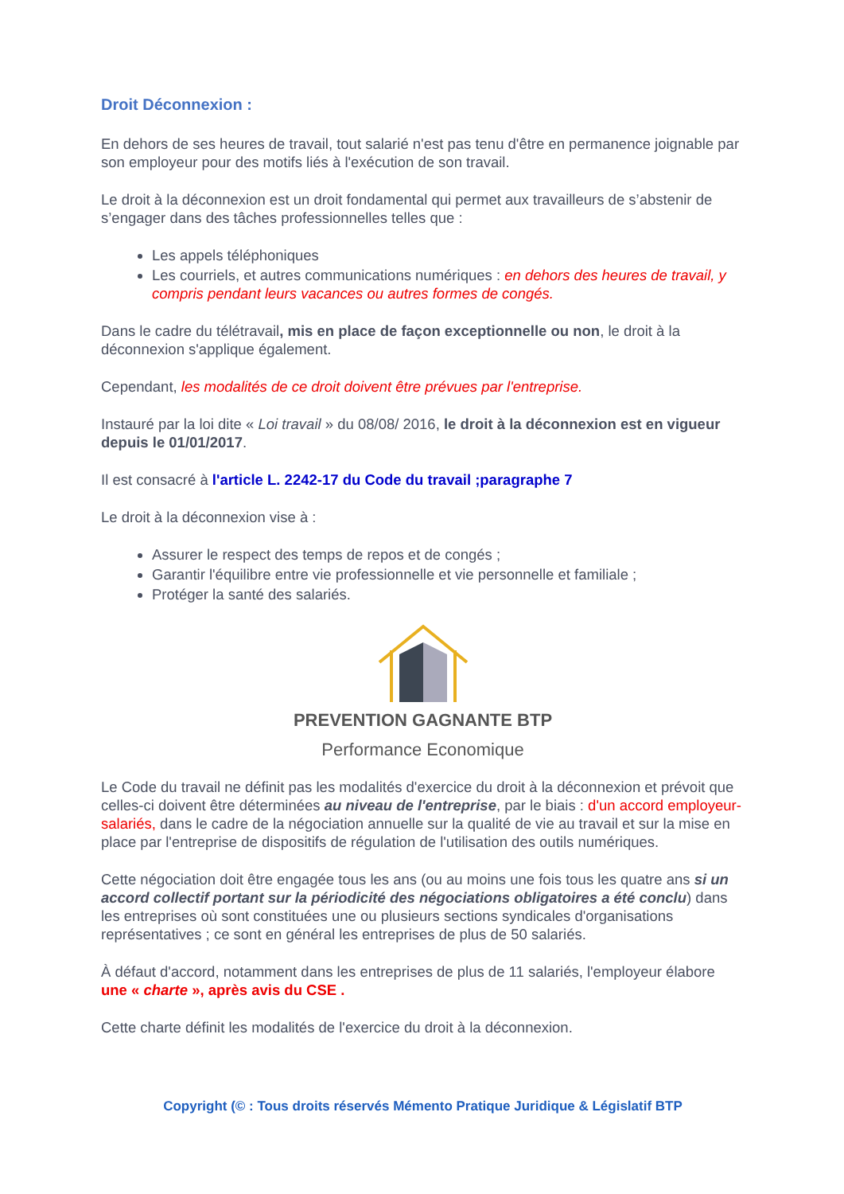Droit Déconnexion :
En dehors de ses heures de travail, tout salarié n'est pas tenu d'être en permanence joignable par son employeur pour des motifs liés à l'exécution de son travail.
Le droit à la déconnexion est un droit fondamental qui permet aux travailleurs de s’abstenir de s’engager dans des tâches professionnelles telles que :
Les appels téléphoniques
Les courriels, et autres communications numériques : en dehors des heures de travail, y compris pendant leurs vacances ou autres formes de congés.
Dans le cadre du télétravail, mis en place de façon exceptionnelle ou non, le droit à la déconnexion s'applique également.
Cependant, les modalités de ce droit doivent être prévues par l'entreprise.
Instauré par la loi dite « Loi travail » du 08/08/ 2016, le droit à la déconnexion est en vigueur depuis le 01/01/2017.
Il est consacré à l'article L. 2242-17 du Code du travail ;paragraphe 7
Le droit à la déconnexion vise à :
Assurer le respect des temps de repos et de congés ;
Garantir l'équilibre entre vie professionnelle et vie personnelle et familiale ;
Protéger la santé des salariés.
PREVENTION GAGNANTE BTP
Performance Economique
Le Code du travail ne définit pas les modalités d'exercice du droit à la déconnexion et prévoit que celles-ci doivent être déterminées au niveau de l'entreprise, par le biais : d'un accord employeur-salariés, dans le cadre de la négociation annuelle sur la qualité de vie au travail et sur la mise en place par l'entreprise de dispositifs de régulation de l'utilisation des outils numériques.
Cette négociation doit être engagée tous les ans (ou au moins une fois tous les quatre ans si un accord collectif portant sur la périodicité des négociations obligatoires a été conclu) dans les entreprises où sont constituées une ou plusieurs sections syndicales d'organisations représentatives ; ce sont en général les entreprises de plus de 50 salariés.
À défaut d'accord, notamment dans les entreprises de plus de 11 salariés, l'employeur élabore une « charte », après avis du CSE .
Cette charte définit les modalités de l'exercice du droit à la déconnexion.
Copyright (© : Tous droits réservés Mémento Pratique Juridique & Législatif BTP